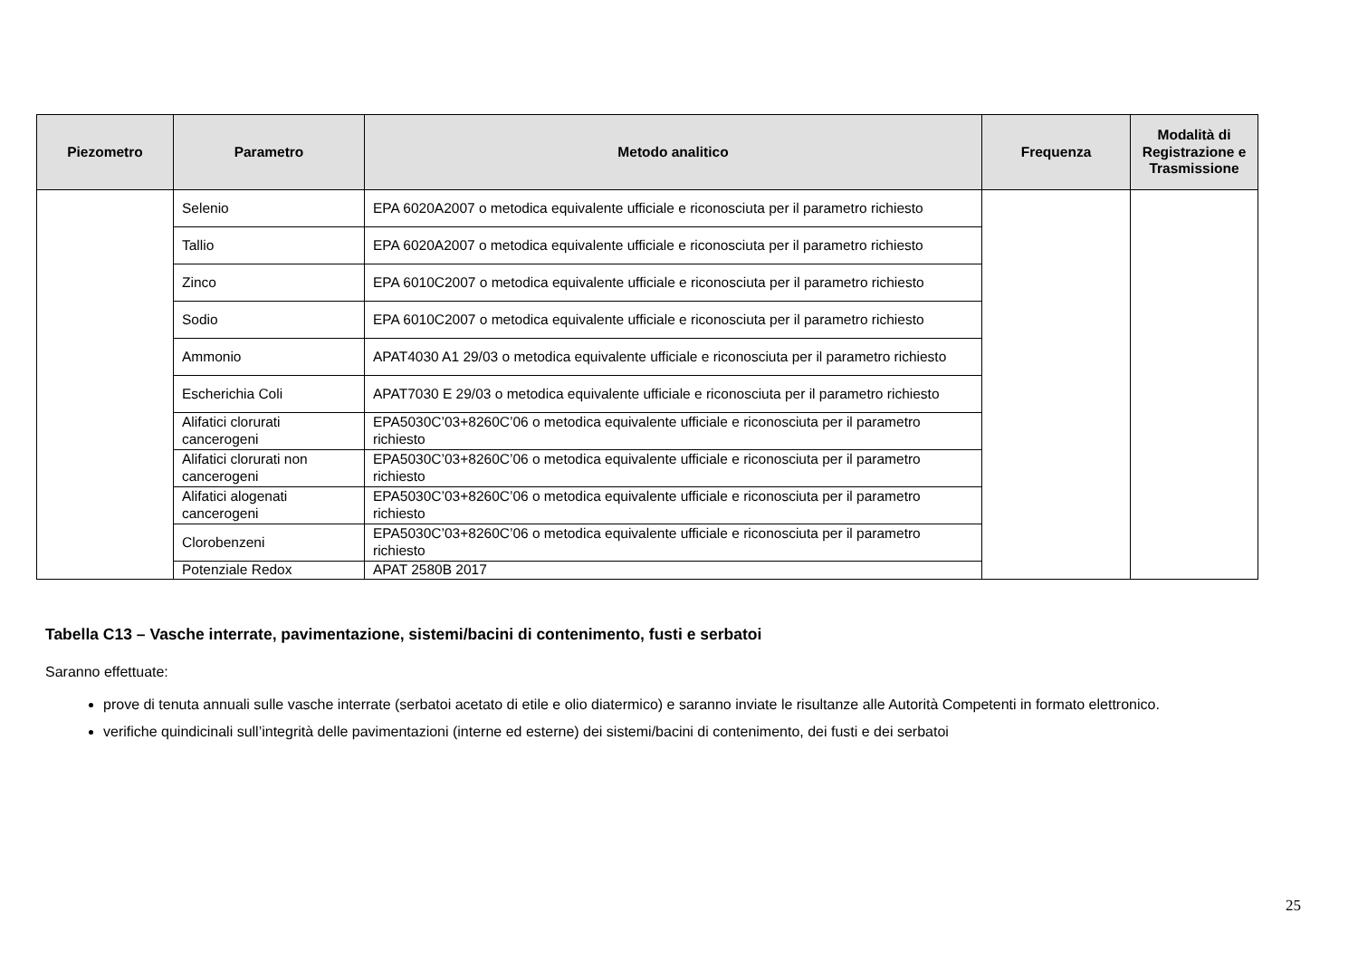| Piezometro | Parametro | Metodo analitico | Frequenza | Modalità di Registrazione e Trasmissione |
| --- | --- | --- | --- | --- |
| | Selenio | EPA 6020A2007 o metodica equivalente ufficiale e riconosciuta per il parametro richiesto | | |
| | Tallio | EPA 6020A2007 o metodica equivalente ufficiale e riconosciuta per il parametro richiesto | | |
| | Zinco | EPA 6010C2007 o metodica equivalente ufficiale e riconosciuta per il parametro richiesto | | |
| | Sodio | EPA 6010C2007 o metodica equivalente ufficiale e riconosciuta per il parametro richiesto | | |
| | Ammonio | APAT4030 A1 29/03 o metodica equivalente ufficiale e riconosciuta per il parametro richiesto | | |
| | Escherichia Coli | APAT7030 E 29/03 o metodica equivalente ufficiale e riconosciuta per il parametro richiesto | | |
| | Alifatici clorurati cancerogeni | EPA5030C’03+8260C’06 o metodica equivalente ufficiale e riconosciuta per il parametro richiesto | | |
| | Alifatici clorurati non cancerogeni | EPA5030C’03+8260C’06 o metodica equivalente ufficiale e riconosciuta per il parametro richiesto | | |
| | Alifatici alogenati cancerogeni | EPA5030C’03+8260C’06 o metodica equivalente ufficiale e riconosciuta per il parametro richiesto | | |
| | Clorobenzeni | EPA5030C’03+8260C’06 o metodica equivalente ufficiale e riconosciuta per il parametro richiesto | | |
| | Potenziale Redox | APAT 2580B 2017 | | |
Tabella C13 – Vasche interrate, pavimentazione, sistemi/bacini di contenimento, fusti e serbatoi
Saranno effettuate:
prove di tenuta annuali sulle vasche interrate (serbatoi acetato di etile e olio diatermico) e saranno inviate le risultanze alle Autorità Competenti in formato elettronico.
verifiche quindicinali sull’integrità delle pavimentazioni (interne ed esterne) dei sistemi/bacini di contenimento, dei fusti e dei serbatoi
25